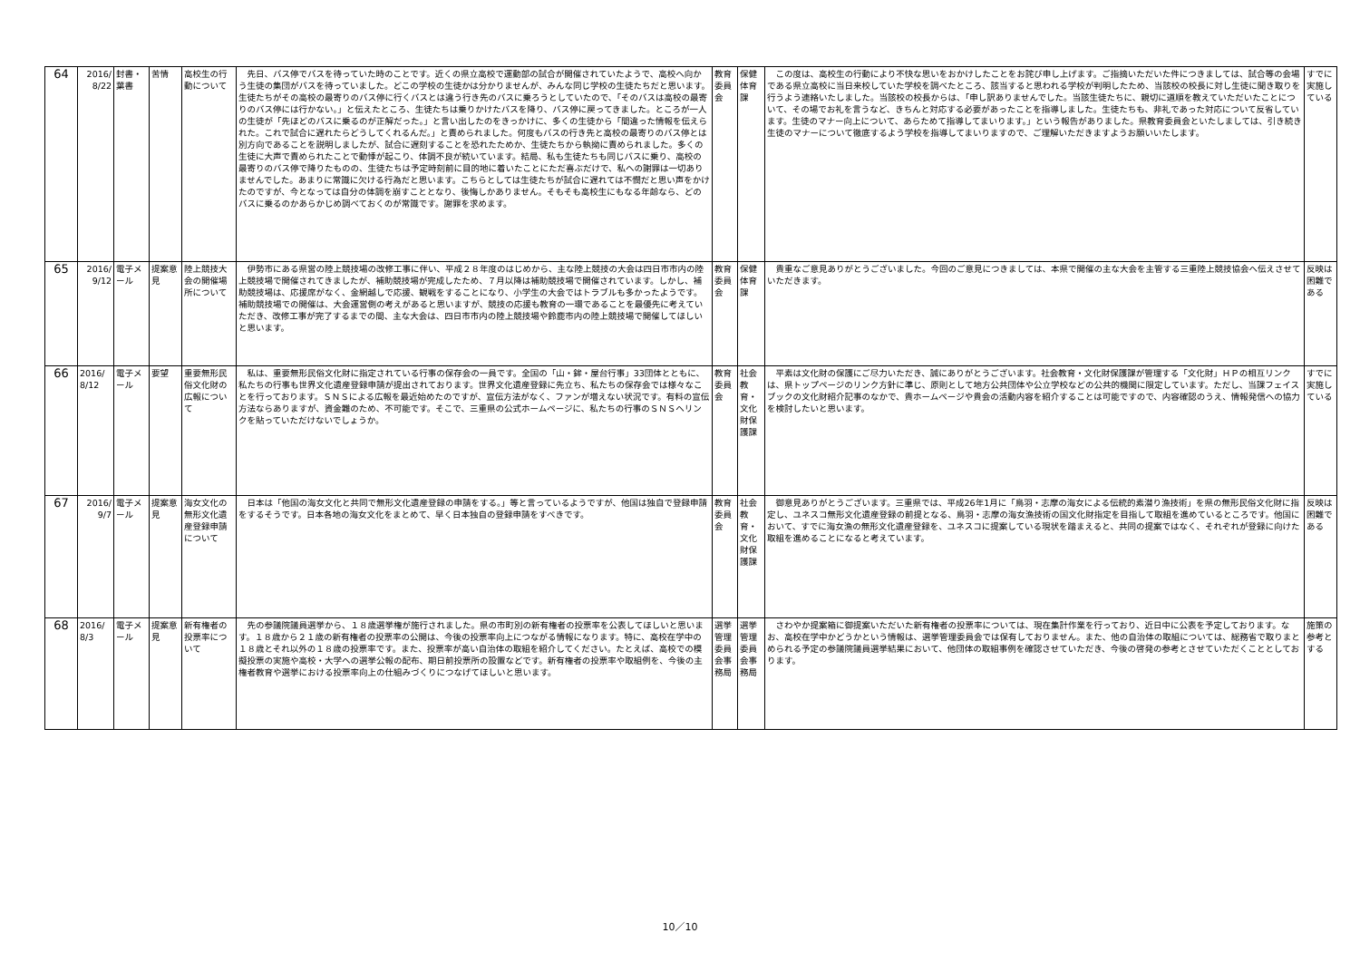| 64 | 2016/ 8/22 | 封書・葉書 | 苦情 | 高校生の行動について | 先日、バス停でバスを待っていた時のことです。近くの県立高校で運動部の試合が開催されていたようで、高校へ向かう生徒の集団がバスを待っていました。どこの学校の生徒かは分かりませんが、みんな同じ学校の生徒たちだと思います。生徒たちがその高校の最寄りのバス停に行くバスとは違う行き先のバスに乗ろうとしていたので、「そのバスは高校の最寄りのバス停には行かない。」と伝えたところ、生徒たちは乗りかけたバスを降り、バス停に戻ってきました。ところが一人の生徒が「先ほどのバスに乗るのが正解だった。」と言い出したのをきっかけに、多くの生徒から「間違った情報を伝えられた。これで試合に遅れたらどうしてくれるんだ。」と責められました。何度もバスの行き先と高校の最寄りのバス停とは別方向であることを説明しましたが、試合に遅刻することを恐れたためか、生徒たちから執拗に責められました。多くの生徒に大声で責められたことで動悸が起こり、体調不良が続いています。結局、私も生徒たちも同じバスに乗り、高校の最寄りのバス停で降りたものの、生徒たちは予定時刻前に目的地に着いたことにただ喜ぶだけで、私への謝罪は一切ありませんでした。あまりに常識に欠ける行為だと思います。こちらとしては生徒たちが試合に遅れては不憫だと思い声をかけたのですが、今となっては自分の体調を崩すこととなり、後悔しかありません。そもそも高校生にもなる年齢なら、どのバスに乗るのかあらかじめ調べておくのが常識です。謝罪を求めます。 | 教育委員会 | 保健体育課 | この度は、高校生の行動により不快な思いをおかけしたことをお詫び申し上げます。ご指摘いただいた件につきましては、試合等の会場である県立高校に当日来校していた学校を調べたところ、該当すると思われる学校が判明したため、当該校の校長に対し生徒に聞き取りを行うよう連絡いたしました。当該校の校長からは、「申し訳ありませんでした。当該生徒たちに、親切に道順を教えていただいたことについて、その場でお礼を言うなど、きちんと対応する必要があったことを指導しました。生徒たちも、非礼であった対応について反省しています。生徒のマナー向上について、あらためて指導してまいります。」という報告がありました。県教育委員会といたしましては、引き続き生徒のマナーについて徹底するよう学校を指導してまいりますので、ご理解いただきますようお願いいたします。 | すでに実施している |
| 65 | 2016/ 9/12 | 電子メール | 提案意見 | 陸上競技大会の開催場所について | 伊勢市にある県営の陸上競技場の改修工事に伴い、平成２８年度のはじめから、主な陸上競技の大会は四日市市内の陸上競技場で開催されてきましたが、補助競技場が完成したため、７月以降は補助競技場で開催されています。しかし、補助競技場は、応援席がなく、金網越しで応援、観戦をすることになり、小学生の大会ではトラブルも多かったようです。補助競技場での開催は、大会運営側の考えがあると思いますが、競技の応援も教育の一環であることを最優先に考えていただき、改修工事が完了するまでの間、主な大会は、四日市市内の陸上競技場や鈴鹿市内の陸上競技場で開催してほしいと思います。 | 教育委員会 | 保健体育課 | 貴重なご意見ありがとうございました。今回のご意見につきましては、本県で開催の主な大会を主管する三重陸上競技協会へ伝えさせていただきます。 | 反映は困難である |
| 66 | 2016/ 8/12 | 電子メール | 要望 | 重要無形民俗文化財の広報について | 私は、重要無形民俗文化財に指定されている行事の保存会の一員です。全国の「山・鉾・屋台行事」33団体とともに、私たちの行事も世界文化遺産登録申請が提出されております。世界文化遺産登録に先立ち、私たちの保存会では様々なことを行っております。ＳＮＳによる広報を最近始めたのですが、宣伝方法がなく、ファンが増えない状況です。有料の宣伝方法ならありますが、資金難のため、不可能です。そこで、三重県の公式ホームページに、私たちの行事のＳＮＳへリンクを貼っていただけないでしょうか。 | 教育委員会 | 社会教育・文化財保護課 | 平素は文化財の保護にご尽力いただき、誠にありがとうございます。社会教育・文化財保護課が管理する「文化財」ＨＰの相互リンクは、県トップページのリンク方針に準じ、原則として地方公共団体や公立学校などの公共的機関に限定しています。ただし、当課フェイスブックの文化財紹介記事のなかで、貴ホームページや貴会の活動内容を紹介することは可能ですので、内容確認のうえ、情報発信への協力を検討したいと思います。 | すでに実施している |
| 67 | 2016/ 9/7 | 電子メール | 提案意見 | 海女文化の無形文化遺産登録申請について | 日本は「他国の海女文化と共同で無形文化遺産登録の申請をする。」等と言っているようですが、他国は独自で登録申請をするそうです。日本各地の海女文化をまとめて、早く日本独自の登録申請をすべきです。 | 教育委員会 | 社会教育・文化財保護課 | 御意見ありがとうございます。三重県では、平成26年1月に「鳥羽・志摩の海女による伝統的素潜り漁技術」を県の無形民俗文化財に指定し、ユネスコ無形文化遺産登録の前提となる、鳥羽・志摩の海女漁技術の国文化財指定を目指して取組を進めているところです。他国において、すでに海女漁の無形文化遺産登録を、ユネスコに提案している現状を踏まえると、共同の提案ではなく、それぞれが登録に向けた取組を進めることになると考えています。 | 反映は困難である |
| 68 | 2016/ 8/3 | 電子メール | 提案意見 | 新有権者の投票率について | 先の参議院議員選挙から、１８歳選挙権が施行されました。県の市町別の新有権者の投票率を公表してほしいと思います。１８歳から２１歳の新有権者の投票率の公開は、今後の投票率向上につながる情報になります。特に、高校在学中の１８歳とそれ以外の１８歳の投票率です。また、投票率が高い自治体の取組を紹介してください。たとえば、高校での模擬投票の実施や高校・大学への選挙公報の配布、期日前投票所の設置などです。新有権者の投票率や取組例を、今後の主権者教育や選挙における投票率向上の仕組みづくりにつなげてほしいと思います。 | 選挙管理委員会事務局 | 選挙管理委員会事務局 | さわやか提案箱に御提案いただいた新有権者の投票率については、現在集計作業を行っており、近日中に公表を予定しております。なお、高校在学中かどうかという情報は、選挙管理委員会では保有しておりません。また、他の自治体の取組については、総務省で取りまとめられる予定の参議院議員選挙結果において、他団体の取組事例を確認させていただき、今後の啓発の参考とさせていただくこととしております。 | 施策の参考とする |
10／10